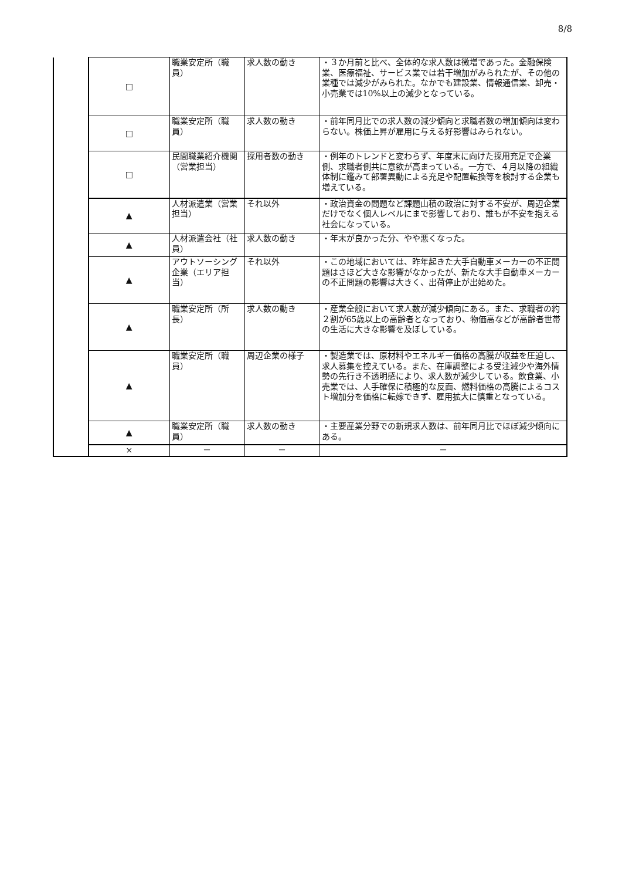8/8
| | □ | 職業安定所（職員） | 求人数の動き | ・３か月前と比べ、全体的な求人数は微増であった。金融保険業、医療福祉、サービス業では若干増加がみられたが、その他の業種では減少がみられた。なかでも建設業、情報通信業、卸売・小売業では10%以上の減少となっている。 |
| | □ | 職業安定所（職員） | 求人数の動き | ・前年同月比での求人数の減少傾向と求職者数の増加傾向は変わらない。株価上昇が雇用に与える好影響はみられない。 |
| | □ | 民間職業紹介機関（営業担当） | 採用者数の動き | ・例年のトレンドと変わらず、年度末に向けた採用充足で企業側、求職者側共に意欲が高まっている。一方で、４月以降の組織体制に鑑みて部署異動による充足や配置転換等を検討する企業も増えている。 |
| | ▲ | 人材派遣業（営業担当） | それ以外 | ・政治資金の問題など課題山積の政治に対する不安が、周辺企業だけでなく個人レベルにまで影響しており、誰もが不安を抱える社会になっている。 |
| | ▲ | 人材派遣会社（社員） | 求人数の動き | ・年末が良かった分、やや悪くなった。 |
| | ▲ | アウトソーシング企業（エリア担当） | それ以外 | ・この地域においては、昨年起きた大手自動車メーカーの不正問題はさほど大きな影響がなかったが、新たな大手自動車メーカーの不正問題の影響は大きく、出荷停止が出始めた。 |
| | ▲ | 職業安定所（所長） | 求人数の動き | ・産業全般において求人数が減少傾向にある。また、求職者の約２割が65歳以上の高齢者となっており、物価高などが高齢者世帯の生活に大きな影響を及ぼしている。 |
| | ▲ | 職業安定所（職員） | 周辺企業の様子 | ・製造業では、原材料やエネルギー価格の高騰が収益を圧迫し、求人募集を控えている。また、在庫調整による受注減少や海外情勢の先行き不透明感により、求人数が減少している。飲食業、小売業では、人手確保に積極的な反面、燃料価格の高騰によるコスト増加分を価格に転嫁できず、雇用拡大に慎重となっている。 |
| | ▲ | 職業安定所（職員） | 求人数の動き | ・主要産業分野での新規求人数は、前年同月比でほぼ減少傾向にある。 |
| | × | － | － | － |